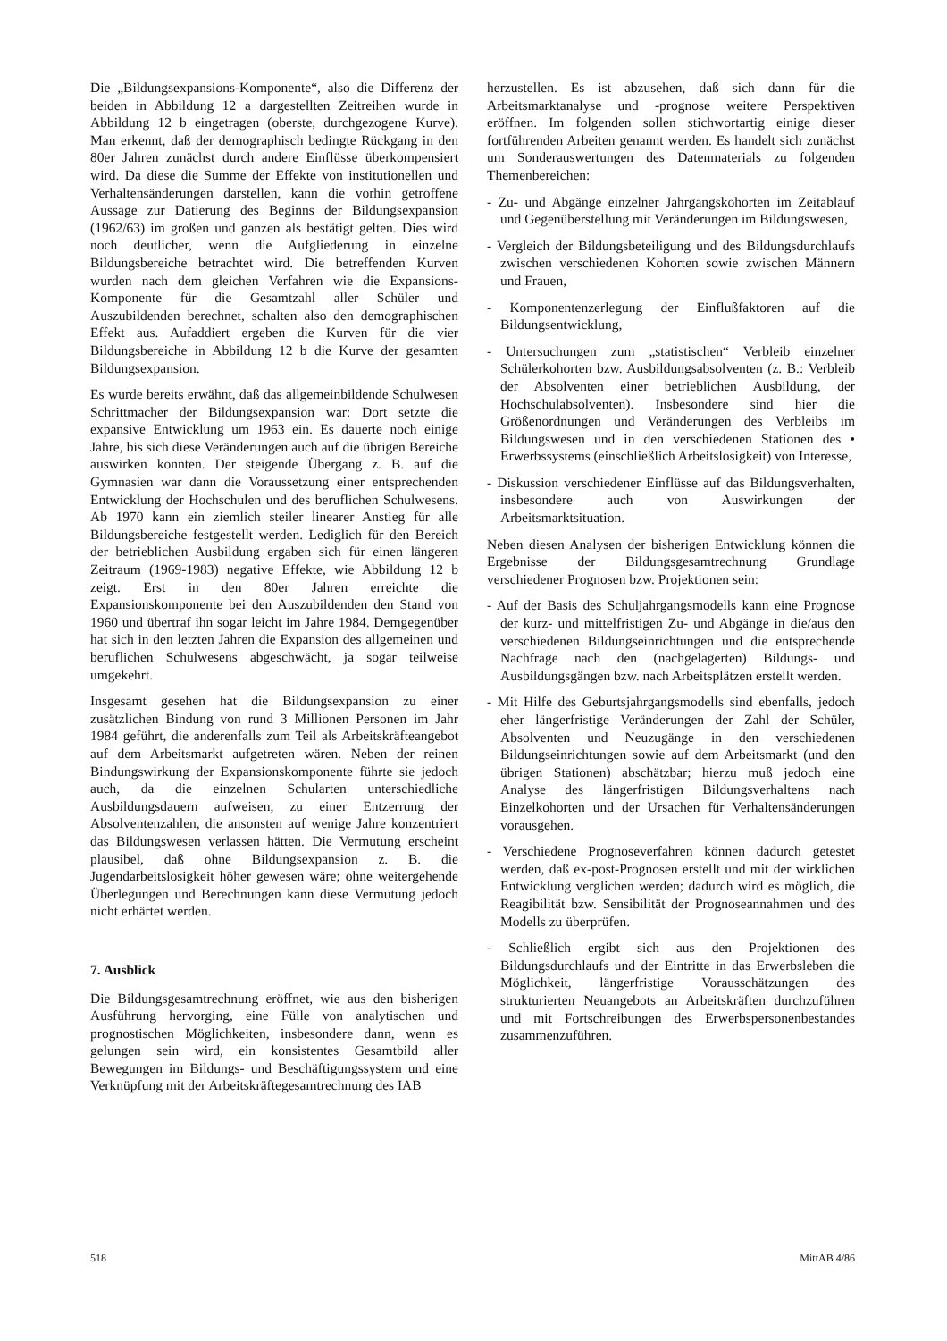Die „Bildungsexpansions-Komponente“, also die Differenz der beiden in Abbildung 12 a dargestellten Zeitreihen wurde in Abbildung 12 b eingetragen (oberste, durchgezogene Kurve). Man erkennt, daß der demographisch bedingte Rückgang in den 80er Jahren zunächst durch andere Einflüsse überkompensiert wird. Da diese die Summe der Effekte von institutionellen und Verhaltensänderungen darstellen, kann die vorhin getroffene Aussage zur Datierung des Beginns der Bildungsexpansion (1962/63) im großen und ganzen als bestätigt gelten. Dies wird noch deutlicher, wenn die Aufgliederung in einzelne Bildungsbereiche betrachtet wird. Die betreffenden Kurven wurden nach dem gleichen Verfahren wie die Expansions-Komponente für die Gesamtzahl aller Schüler und Auszubildenden berechnet, schalten also den demographischen Effekt aus. Aufaddiert ergeben die Kurven für die vier Bildungsbereiche in Abbildung 12 b die Kurve der gesamten Bildungsexpansion.
Es wurde bereits erwähnt, daß das allgemeinbildende Schulwesen Schrittmacher der Bildungsexpansion war: Dort setzte die expansive Entwicklung um 1963 ein. Es dauerte noch einige Jahre, bis sich diese Veränderungen auch auf die übrigen Bereiche auswirken konnten. Der steigende Übergang z. B. auf die Gymnasien war dann die Voraussetzung einer entsprechenden Entwicklung der Hochschulen und des beruflichen Schulwesens. Ab 1970 kann ein ziemlich steiler linearer Anstieg für alle Bildungsbereiche festgestellt werden. Lediglich für den Bereich der betrieblichen Ausbildung ergaben sich für einen längeren Zeitraum (1969-1983) negative Effekte, wie Abbildung 12 b zeigt. Erst in den 80er Jahren erreichte die Expansionskomponente bei den Auszubildenden den Stand von 1960 und übertraf ihn sogar leicht im Jahre 1984. Demgegenüber hat sich in den letzten Jahren die Expansion des allgemeinen und beruflichen Schulwesens abgeschwächt, ja sogar teilweise umgekehrt.
Insgesamt gesehen hat die Bildungsexpansion zu einer zusätzlichen Bindung von rund 3 Millionen Personen im Jahr 1984 geführt, die anderenfalls zum Teil als Arbeitskräfteangebot auf dem Arbeitsmarkt aufgetreten wären. Neben der reinen Bindungswirkung der Expansionskomponente führte sie jedoch auch, da die einzelnen Schularten unterschiedliche Ausbildungsdauern aufweisen, zu einer Entzerrung der Absolventenzahlen, die ansonsten auf wenige Jahre konzentriert das Bildungswesen verlassen hätten. Die Vermutung erscheint plausibel, daß ohne Bildungsexpansion z. B. die Jugendarbeitslosigkeit höher gewesen wäre; ohne weitergehende Überlegungen und Berechnungen kann diese Vermutung jedoch nicht erhärtet werden.
7. Ausblick
Die Bildungsgesamtrechnung eröffnet, wie aus den bisherigen Ausführung hervorging, eine Fülle von analytischen und prognostischen Möglichkeiten, insbesondere dann, wenn es gelungen sein wird, ein konsistentes Gesamtbild aller Bewegungen im Bildungs- und Beschäftigungssystem und eine Verknüpfung mit der Arbeitskräftegesamtrechnung des IAB
herzustellen. Es ist abzusehen, daß sich dann für die Arbeitsmarktanalyse und -prognose weitere Perspektiven eröffnen. Im folgenden sollen stichwortartig einige dieser fortführenden Arbeiten genannt werden. Es handelt sich zunächst um Sonderauswertungen des Datenmaterials zu folgenden Themenbereichen:
- Zu- und Abgänge einzelner Jahrgangskohorten im Zeitablauf und Gegenüberstellung mit Veränderungen im Bildungswesen,
- Vergleich der Bildungsbeteiligung und des Bildungsdurchlaufs zwischen verschiedenen Kohorten sowie zwischen Männern und Frauen,
- Komponentenzerlegung der Einflußfaktoren auf die Bildungsentwicklung,
- Untersuchungen zum „statistischen“ Verbleib einzelner Schülerkohorten bzw. Ausbildungsabsolventen (z. B.: Verbleib der Absolventen einer betrieblichen Ausbildung, der Hochschulabsolventen). Insbesondere sind hier die Größenordnungen und Veränderungen des Verbleibs im Bildungswesen und in den verschiedenen Stationen des • Erwerbssystems (einschließlich Arbeitslosigkeit) von Interesse,
- Diskussion verschiedener Einflüsse auf das Bildungsverhalten, insbesondere auch von Auswirkungen der Arbeitsmarktsituation.
Neben diesen Analysen der bisherigen Entwicklung können die Ergebnisse der Bildungsgesamtrechnung Grundlage verschiedener Prognosen bzw. Projektionen sein:
- Auf der Basis des Schuljahrgangsmodells kann eine Prognose der kurz- und mittelfristigen Zu- und Abgänge in die/aus den verschiedenen Bildungseinrichtungen und die entsprechende Nachfrage nach den (nachgelagerten) Bildungs- und Ausbildungsgängen bzw. nach Arbeitsplätzen erstellt werden.
- Mit Hilfe des Geburtsjahrgangsmodells sind ebenfalls, jedoch eher längerfristige Veränderungen der Zahl der Schüler, Absolventen und Neuzugänge in den verschiedenen Bildungseinrichtungen sowie auf dem Arbeitsmarkt (und den übrigen Stationen) abschätzbar; hierzu muß jedoch eine Analyse des längerfristigen Bildungsverhaltens nach Einzelkohorten und der Ursachen für Verhaltensänderungen vorausgehen.
- Verschiedene Prognoseverfahren können dadurch getestet werden, daß ex-post-Prognosen erstellt und mit der wirklichen Entwicklung verglichen werden; dadurch wird es möglich, die Reagibilität bzw. Sensibilität der Prognoseannahmen und des Modells zu überprüfen.
- Schließlich ergibt sich aus den Projektionen des Bildungsdurchlaufs und der Eintritte in das Erwerbsleben die Möglichkeit, längerfristige Vorausschätzungen des strukturierten Neuangebots an Arbeitskräften durchzuführen und mit Fortschreibungen des Erwerbspersonenbestandes zusammenzuführen.
518 MittAB 4/86